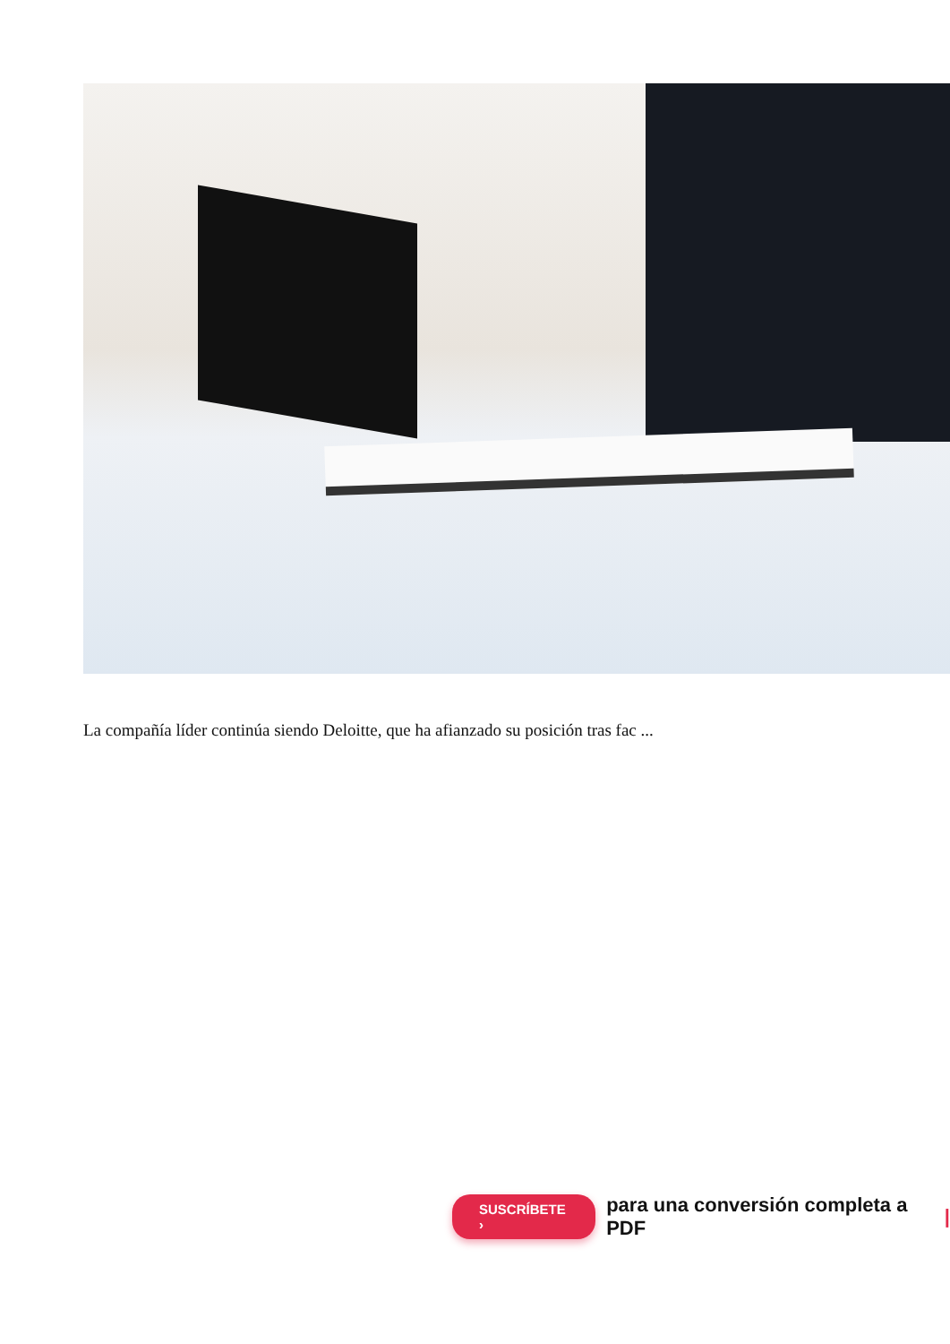La compañía líder continúa siendo Deloitte, que ha afianzado su posición tras fac ...
SUSCRÍBETE › para una conversión completa a PDF |